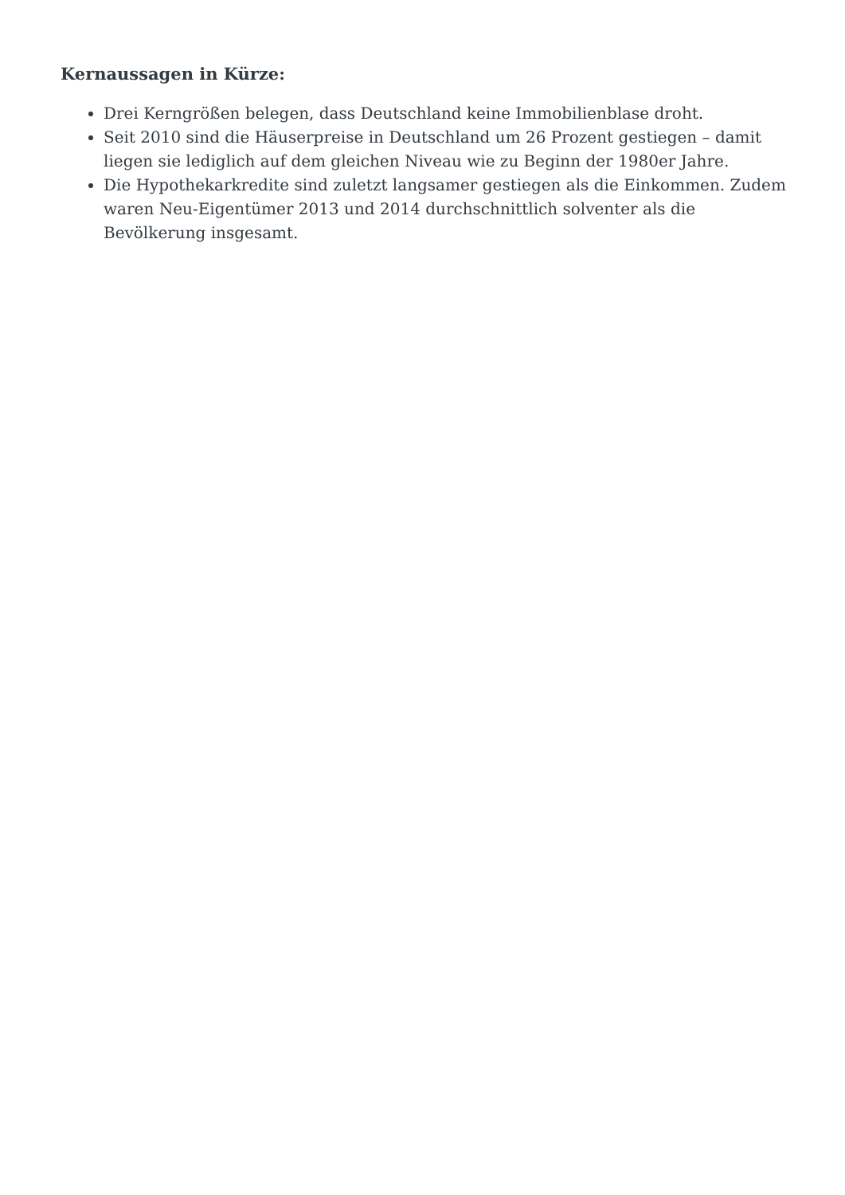Kernaussagen in Kürze:
Drei Kerngrößen belegen, dass Deutschland keine Immobilienblase droht.
Seit 2010 sind die Häuserpreise in Deutschland um 26 Prozent gestiegen – damit liegen sie lediglich auf dem gleichen Niveau wie zu Beginn der 1980er Jahre.
Die Hypothekarkredite sind zuletzt langsamer gestiegen als die Einkommen. Zudem waren Neu-Eigentümer 2013 und 2014 durchschnittlich solventer als die Bevölkerung insgesamt.